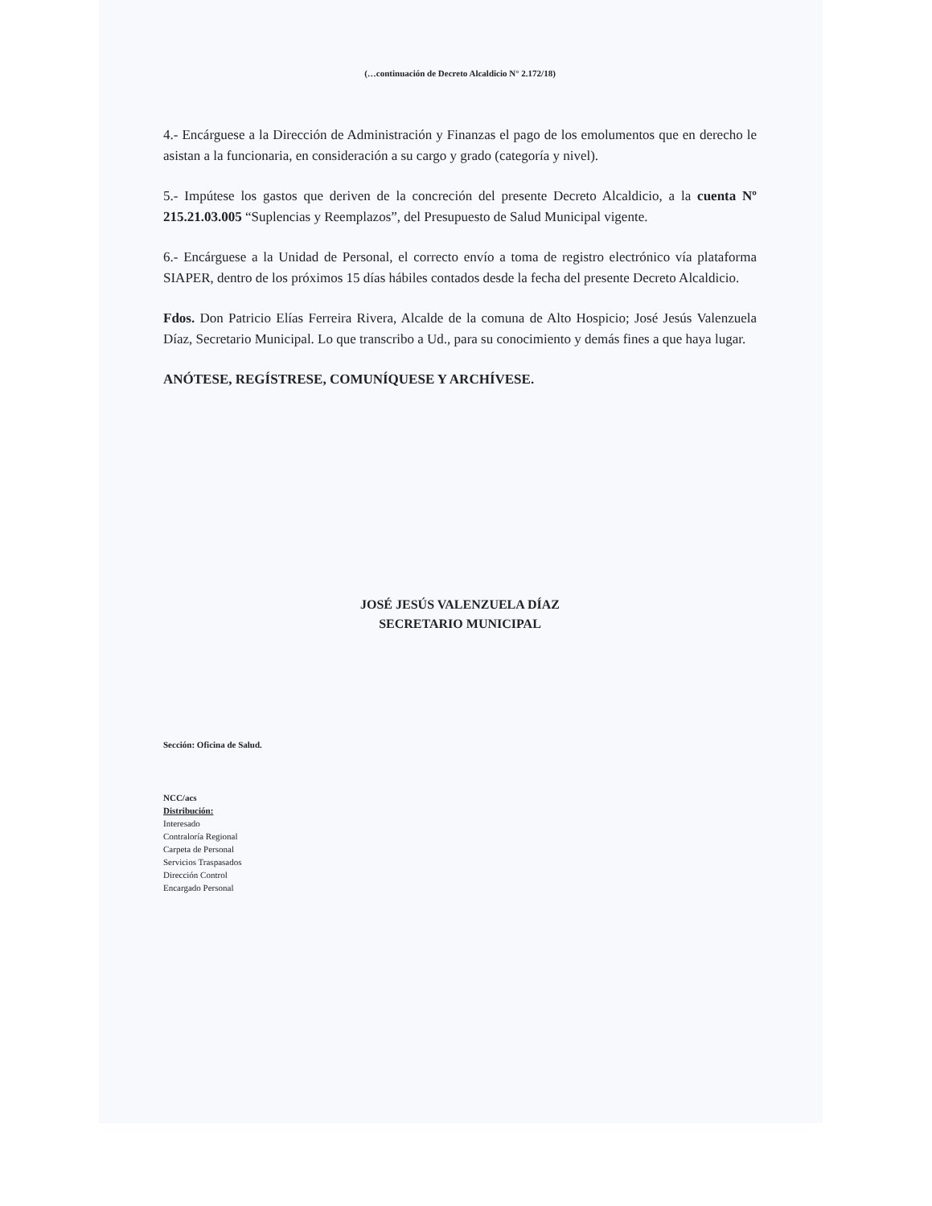(…continuación de Decreto Alcaldicio N° 2.172/18)
4.- Encárguese a la Dirección de Administración y Finanzas el pago de los emolumentos que en derecho le asistan a la funcionaria, en consideración a su cargo y grado (categoría y nivel).
5.- Impútese los gastos que deriven de la concreción del presente Decreto Alcaldicio, a la cuenta Nº 215.21.03.005 “Suplencias y Reemplazos”, del Presupuesto de Salud Municipal vigente.
6.- Encárguese a la Unidad de Personal, el correcto envío a toma de registro electrónico vía plataforma SIAPER, dentro de los próximos 15 días hábiles contados desde la fecha del presente Decreto Alcaldicio.
Fdos. Don Patricio Elías Ferreira Rivera, Alcalde de la comuna de Alto Hospicio; José Jesús Valenzuela Díaz, Secretario Municipal. Lo que transcribo a Ud., para su conocimiento y demás fines a que haya lugar.
ANÓTESE, REGÍSTRESE, COMUNÍQUESE Y ARCHÍVESE.
JOSÉ JESÚS VALENZUELA DÍAZ
SECRETARIO MUNICIPAL
Sección: Oficina de Salud.
NCC/acs
Distribución:
Interesado
Contraloría Regional
Carpeta de Personal
Servicios Traspasados
Dirección Control
Encargado Personal